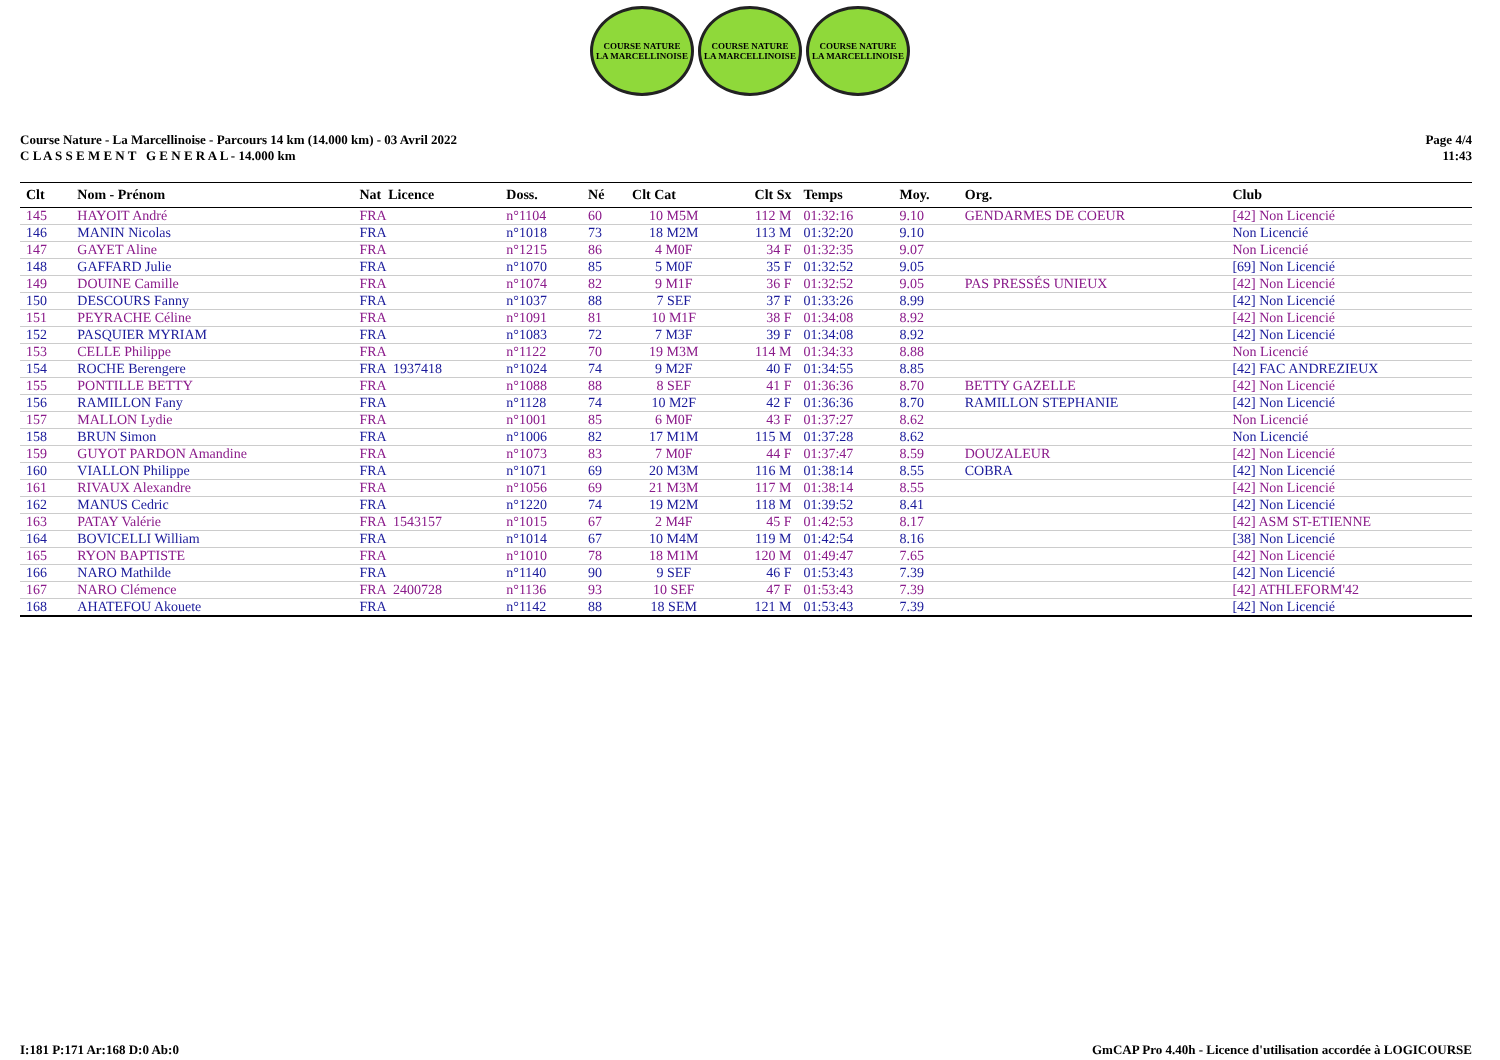COURSE NATURE
LA MARCELLINOISE
COURSE NATURE
LA MARCELLINOISE
COURSE NATURE
LA MARCELLINOISE
Course Nature - La Marcellinoise - Parcours 14 km (14.000 km) - 03 Avril 2022
C L A S S E M E N T G E N E R A L - 14.000 km
Page 4/4
11:43
| Clt | Nom - Prénom | Nat Licence | Doss. | Né | Clt Cat | Clt Sx | Temps | Moy. | Org. | Club |
| --- | --- | --- | --- | --- | --- | --- | --- | --- | --- | --- |
| 145 | HAYOIT André | FRA | n°1104 | 60 | 10 M5M | 112 M | 01:32:16 | 9.10 | GENDARMES DE COEUR | [42] Non Licencié |
| 146 | MANIN Nicolas | FRA | n°1018 | 73 | 18 M2M | 113 M | 01:32:20 | 9.10 | | Non Licencié |
| 147 | GAYET Aline | FRA | n°1215 | 86 | 4 M0F | 34 F | 01:32:35 | 9.07 | | Non Licencié |
| 148 | GAFFARD Julie | FRA | n°1070 | 85 | 5 M0F | 35 F | 01:32:52 | 9.05 | | [69] Non Licencié |
| 149 | DOUINE Camille | FRA | n°1074 | 82 | 9 M1F | 36 F | 01:32:52 | 9.05 | PAS PRESSÉS UNIEUX | [42] Non Licencié |
| 150 | DESCOURS Fanny | FRA | n°1037 | 88 | 7 SEF | 37 F | 01:33:26 | 8.99 | | [42] Non Licencié |
| 151 | PEYRACHE Céline | FRA | n°1091 | 81 | 10 M1F | 38 F | 01:34:08 | 8.92 | | [42] Non Licencié |
| 152 | PASQUIER MYRIAM | FRA | n°1083 | 72 | 7 M3F | 39 F | 01:34:08 | 8.92 | | [42] Non Licencié |
| 153 | CELLE Philippe | FRA | n°1122 | 70 | 19 M3M | 114 M | 01:34:33 | 8.88 | | Non Licencié |
| 154 | ROCHE Berengere | FRA 1937418 | n°1024 | 74 | 9 M2F | 40 F | 01:34:55 | 8.85 | | [42] FAC ANDREZIEUX |
| 155 | PONTILLE BETTY | FRA | n°1088 | 88 | 8 SEF | 41 F | 01:36:36 | 8.70 | BETTY GAZELLE | [42] Non Licencié |
| 156 | RAMILLON Fany | FRA | n°1128 | 74 | 10 M2F | 42 F | 01:36:36 | 8.70 | RAMILLON STEPHANIE | [42] Non Licencié |
| 157 | MALLON Lydie | FRA | n°1001 | 85 | 6 M0F | 43 F | 01:37:27 | 8.62 | | Non Licencié |
| 158 | BRUN Simon | FRA | n°1006 | 82 | 17 M1M | 115 M | 01:37:28 | 8.62 | | Non Licencié |
| 159 | GUYOT PARDON Amandine | FRA | n°1073 | 83 | 7 M0F | 44 F | 01:37:47 | 8.59 | DOUZALEUR | [42] Non Licencié |
| 160 | VIALLON Philippe | FRA | n°1071 | 69 | 20 M3M | 116 M | 01:38:14 | 8.55 | COBRA | [42] Non Licencié |
| 161 | RIVAUX Alexandre | FRA | n°1056 | 69 | 21 M3M | 117 M | 01:38:14 | 8.55 | | [42] Non Licencié |
| 162 | MANUS Cedric | FRA | n°1220 | 74 | 19 M2M | 118 M | 01:39:52 | 8.41 | | [42] Non Licencié |
| 163 | PATAY Valérie | FRA 1543157 | n°1015 | 67 | 2 M4F | 45 F | 01:42:53 | 8.17 | | [42] ASM ST-ETIENNE |
| 164 | BOVICELLI William | FRA | n°1014 | 67 | 10 M4M | 119 M | 01:42:54 | 8.16 | | [38] Non Licencié |
| 165 | RYON BAPTISTE | FRA | n°1010 | 78 | 18 M1M | 120 M | 01:49:47 | 7.65 | | [42] Non Licencié |
| 166 | NARO Mathilde | FRA | n°1140 | 90 | 9 SEF | 46 F | 01:53:43 | 7.39 | | [42] Non Licencié |
| 167 | NARO Clémence | FRA 2400728 | n°1136 | 93 | 10 SEF | 47 F | 01:53:43 | 7.39 | | [42] ATHLEFORM'42 |
| 168 | AHATEFOU Akouete | FRA | n°1142 | 88 | 18 SEM | 121 M | 01:53:43 | 7.39 | | [42] Non Licencié |
I:181 P:171 Ar:168 D:0 Ab:0 GmCAP Pro 4.40h - Licence d'utilisation accordée à LOGICOURSE